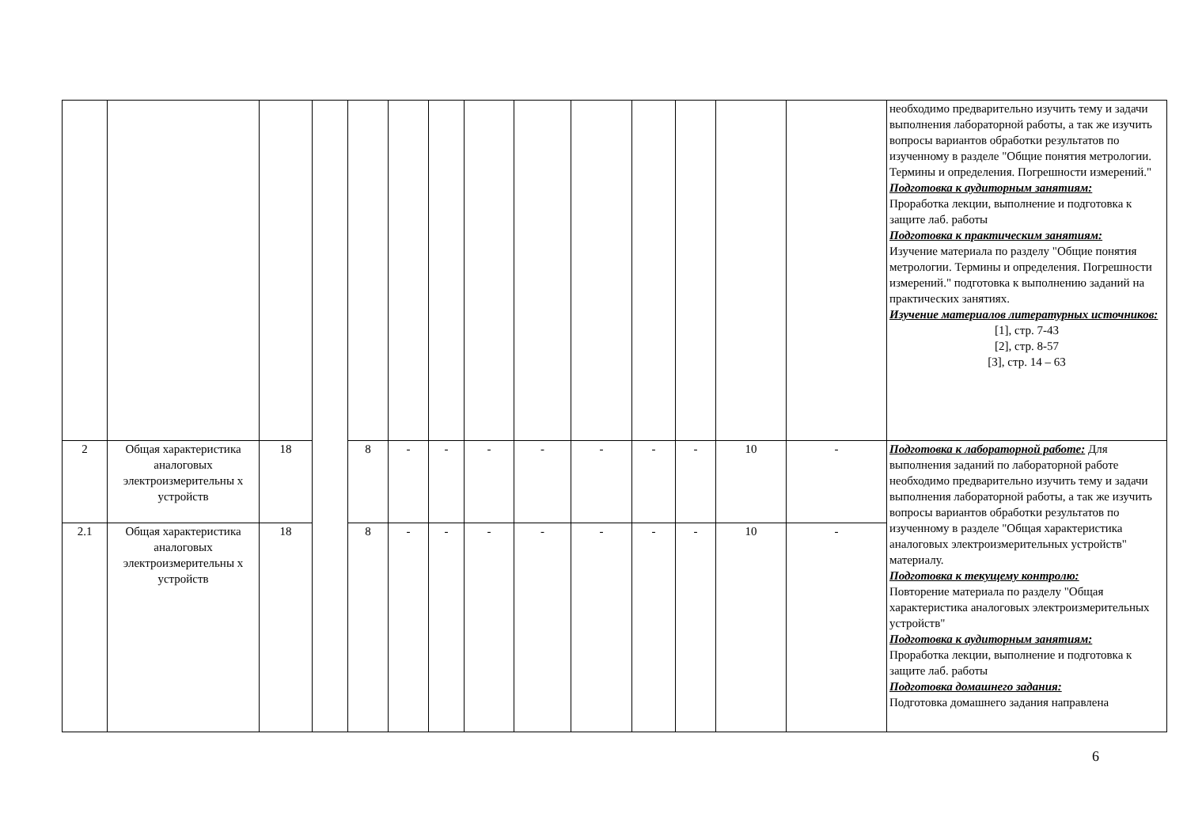| | | | | | | | | | | | | | | необходимо предварительно изучить тему и задачи выполнения лабораторной работы, а так же изучить вопросы вариантов обработки результатов по изученному в разделе "Общие понятия метрологии. Термины и определения. Погрешности измерений." Подготовка к аудиторным занятиям: Проработка лекции, выполнение и подготовка к защите лаб. работы Подготовка к практическим занятиям: Изучение материала по разделу "Общие понятия метрологии. Термины и определения. Погрешности измерений." подготовка к выполнению заданий на практических занятиях. Изучение материалов литературных источников: [1], стр. 7-43 [2], стр. 8-57 [3], стр. 14 – 63 |
| 2 | Общая характеристика аналоговых электроизмерительны х устройств | 18 | | 8 | - | - | - | - | - | - | - | 10 | - | Подготовка к лабораторной работе: Для выполнения заданий по лабораторной работе необходимо предварительно изучить тему и задачи выполнения лабораторной работы, а так же изучить вопросы вариантов обработки результатов по изученному в разделе "Общая характеристика аналоговых электроизмерительных устройств" материалу. Подготовка к текущему контролю: Повторение материала по разделу "Общая характеристика аналоговых электроизмерительных устройств" Подготовка к аудиторным занятиям: Проработка лекции, выполнение и подготовка к защите лаб. работы Подготовка домашнего задания: Подготовка домашнего задания направлена |
| 2.1 | Общая характеристика аналоговых электроизмерительны х устройств | 18 | | 8 | - | - | - | - | - | - | - | 10 | - | |
6